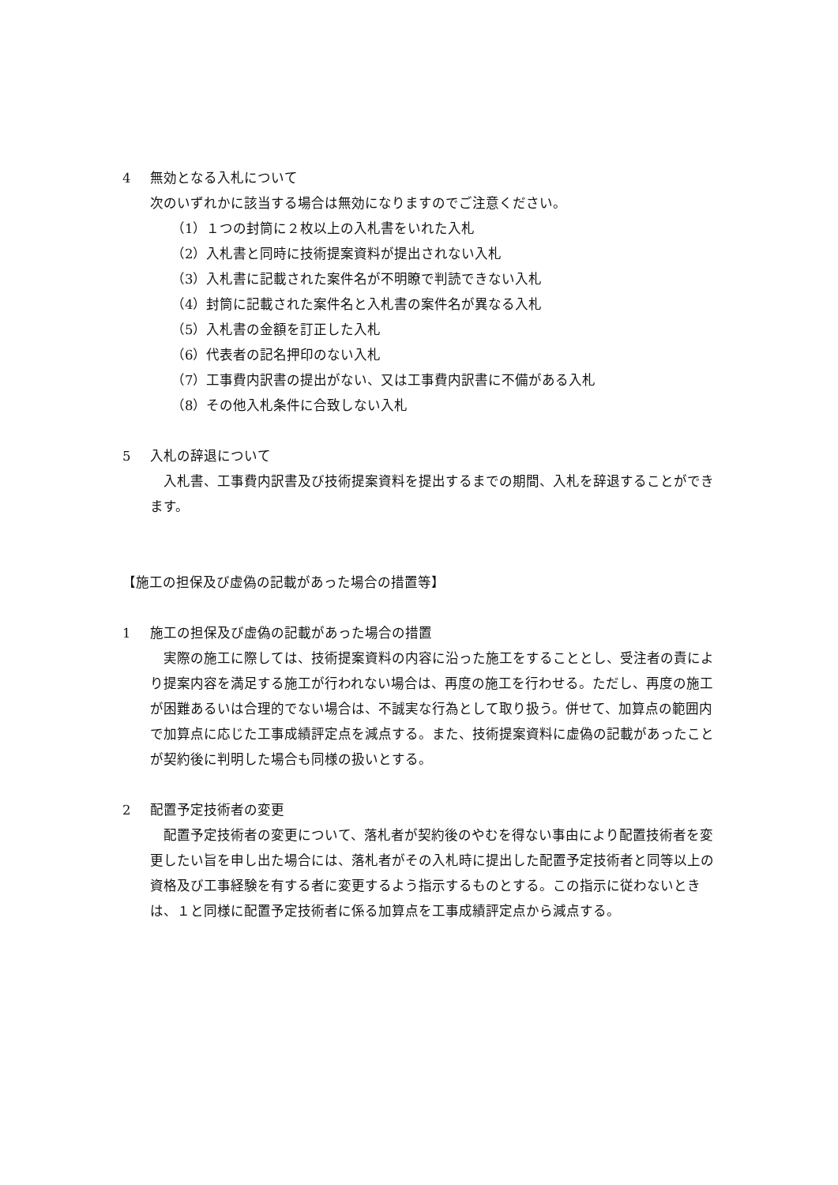4 無効となる入札について
次のいずれかに該当する場合は無効になりますのでご注意ください。
（1）１つの封筒に２枚以上の入札書をいれた入札
（2）入札書と同時に技術提案資料が提出されない入札
（3）入札書に記載された案件名が不明瞭で判読できない入札
（4）封筒に記載された案件名と入札書の案件名が異なる入札
（5）入札書の金額を訂正した入札
（6）代表者の記名押印のない入札
（7）工事費内訳書の提出がない、又は工事費内訳書に不備がある入札
（8）その他入札条件に合致しない入札
5 入札の辞退について
入札書、工事費内訳書及び技術提案資料を提出するまでの期間、入札を辞退することができます。
【施工の担保及び虚偽の記載があった場合の措置等】
1 施工の担保及び虚偽の記載があった場合の措置
実際の施工に際しては、技術提案資料の内容に沿った施工をすることとし、受注者の責により提案内容を満足する施工が行われない場合は、再度の施工を行わせる。ただし、再度の施工が困難あるいは合理的でない場合は、不誠実な行為として取り扱う。併せて、加算点の範囲内で加算点に応じた工事成績評定点を減点する。また、技術提案資料に虚偽の記載があったことが契約後に判明した場合も同様の扱いとする。
2 配置予定技術者の変更
配置予定技術者の変更について、落札者が契約後のやむを得ない事由により配置技術者を変更したい旨を申し出た場合には、落札者がその入札時に提出した配置予定技術者と同等以上の資格及び工事経験を有する者に変更するよう指示するものとする。この指示に従わないときは、１と同様に配置予定技術者に係る加算点を工事成績評定点から減点する。